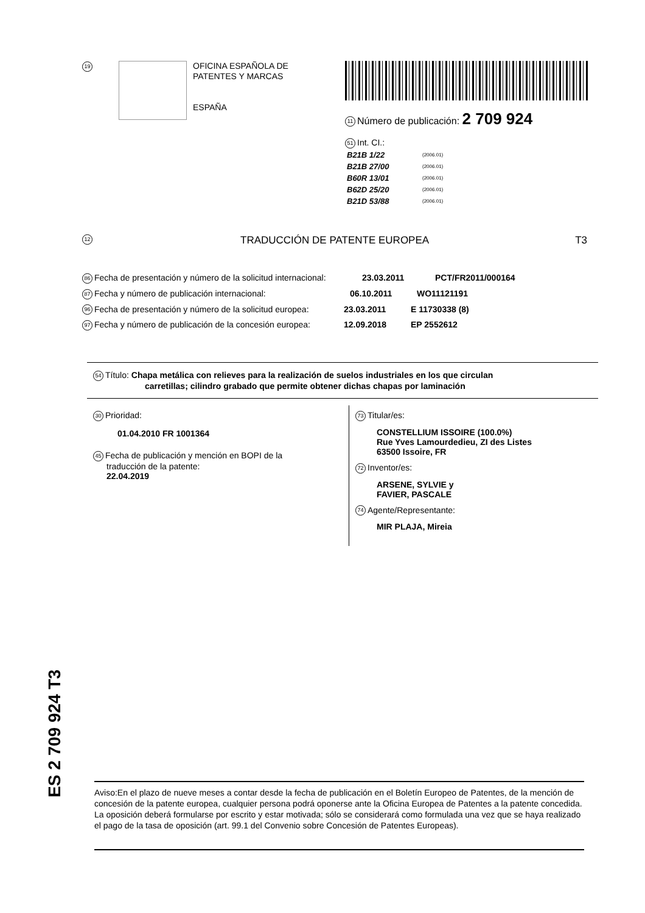19
OFICINA ESPAÑOLA DE
PATENTES Y MARCAS
ESPAÑA
11 Número de publicación: 2 709 924
51 Int. CI.:
| B21B 1/22 | (2006.01) |
| B21B 27/00 | (2006.01) |
| B60R 13/01 | (2006.01) |
| B62D 25/20 | (2006.01) |
| B21D 53/88 | (2006.01) |
12 TRADUCCIÓN DE PATENTE EUROPEA T3
86 Fecha de presentación y número de la solicitud internacional: 23.03.2011 PCT/FR2011/000164
87 Fecha y número de publicación internacional: 06.10.2011 WO11121191
96 Fecha de presentación y número de la solicitud europea: 23.03.2011 E 11730338 (8)
97 Fecha y número de publicación de la concesión europea: 12.09.2018 EP 2552612
54 Título: Chapa metálica con relieves para la realización de suelos industriales en los que circulan
carretillas; cilindro grabado que permite obtener dichas chapas por laminación
30 Prioridad:
01.04.2010 FR 1001364
45 Fecha de publicación y mención en BOPI de la
traducción de la patente:
22.04.2019
73 Titular/es:
CONSTELLIUM ISSOIRE (100.0%)
Rue Yves Lamourdedieu, ZI des Listes
63500 Issoire, FR
72 Inventor/es:
ARSENE, SYLVIE y
FAVIER, PASCALE
74 Agente/Representante:
MIR PLAJA, Mireia
ES 2 709 924 T3
Aviso:En el plazo de nueve meses a contar desde la fecha de publicación en el Boletín Europeo de Patentes, de la mención de concesión de la patente europea, cualquier persona podrá oponerse ante la Oficina Europea de Patentes a la patente concedida. La oposición deberá formularse por escrito y estar motivada; sólo se considerará como formulada una vez que se haya realizado el pago de la tasa de oposición (art. 99.1 del Convenio sobre Concesión de Patentes Europeas).